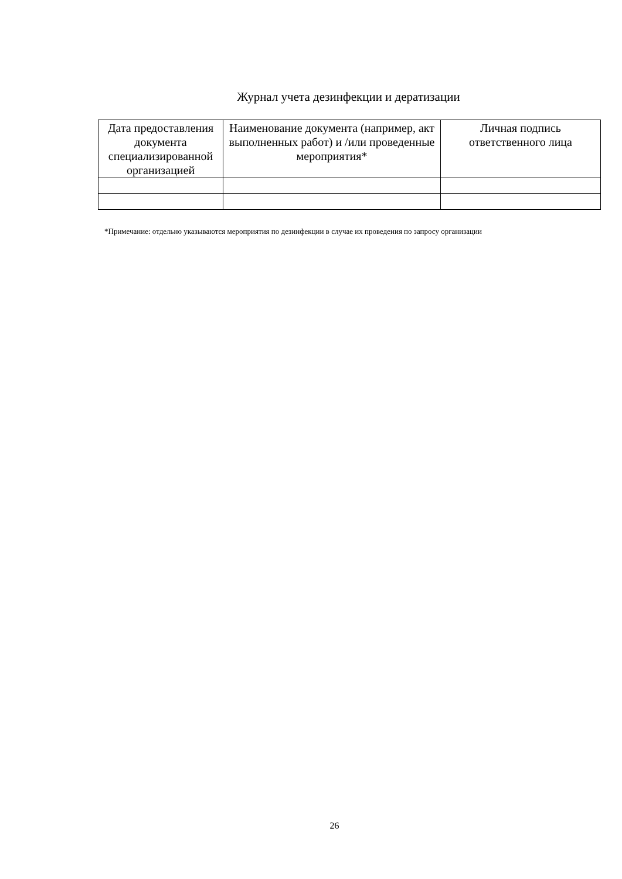Журнал учета дезинфекции и дератизации
| Дата предоставления документа специализированной организацией | Наименование документа (например, акт выполненных работ) и /или проведенные мероприятия* | Личная подпись ответственного лица |
| --- | --- | --- |
*Примечание: отдельно указываются мероприятия по дезинфекции в случае их проведения по запросу организации
26